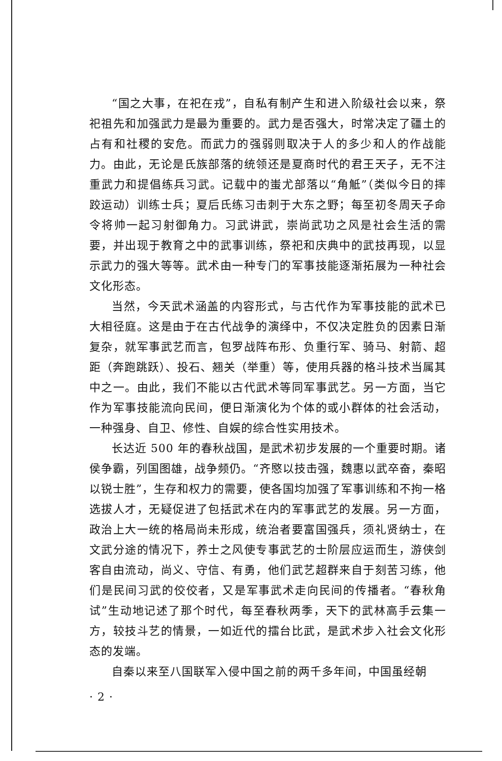“国之大事，在祀在戎”，自私有制产生和进入阶级社会以来，祭祀祖先和加强武力是最为重要的。武力是否强大，时常决定了疆土的占有和社稷的安危。而武力的强弱则取决于人的多少和人的作战能力。由此，无论是氏族部落的统领还是夏商时代的君王天子，无不注重武力和提倡练兵习武。记载中的蚩尤部落以“角觝”（类似今日的摔跤运动）训练士兵；夏后氏练习击刺于大东之野；每至初冬周天子命令将帅一起习射御角力。习武讲武，崇尚武功之风是社会生活的需要，并出现于教育之中的武事训练，祭祀和庆典中的武技再现，以显示武力的强大等等。武术由一种专门的军事技能逐渐拓展为一种社会文化形态。
当然，今天武术涵盖的内容形式，与古代作为军事技能的武术已大相径庭。这是由于在古代战争的演绎中，不仅决定胜负的因素日渐复杂，就军事武艺而言，包罗战阵布形、负重行军、骑马、射箭、超距（奔跑跳跃）、投石、翘关（举重）等，使用兵器的格斗技术当属其中之一。由此，我们不能以古代武术等同军事武艺。另一方面，当它作为军事技能流向民间，便日渐演化为个体的或小群体的社会活动，一种强身、自卫、修性、自娱的综合性实用技术。
长达近 500 年的春秋战国，是武术初步发展的一个重要时期。诸侯争霸，列国图雄，战争频仍。“齐愍以技击强，魏惠以武卒奋，秦昭以锐士胜”，生存和权力的需要，使各国均加强了军事训练和不拘一格选拔人才，无疑促进了包括武术在内的军事武艺的发展。另一方面，政治上大一统的格局尚未形成，统治者要富国强兵，须礼贤纳士，在文武分途的情况下，养士之风使专事武艺的士阶层应运而生，游侠剑客自由流动，尚义、守信、有勇，他们武艺超群来自于刻苦习练，他们是民间习武的佼佼者，又是军事武术走向民间的传播者。“春秋角试”生动地记述了那个时代，每至春秋两季，天下的武林高手云集一方，较技斗艺的情景，一如近代的擂台比武，是武术步入社会文化形态的发端。
自秦以来至八国联军入侵中国之前的两千多年间，中国虽经朝
· 2 ·